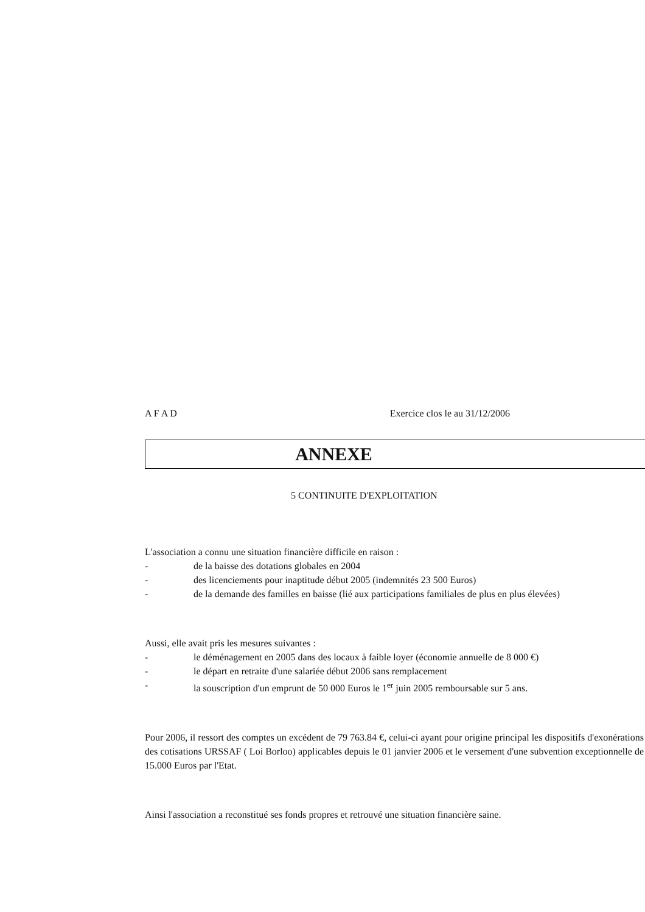A F A D Exercice clos le au 31/12/2006
ANNEXE
5 CONTINUITE D'EXPLOITATION
L'association a connu une situation financière difficile en raison :
- de la baisse des dotations globales en 2004
- des licenciements pour inaptitude début 2005 (indemnités 23 500 Euros)
- de la demande des familles en baisse (lié aux participations familiales de plus en plus élevées)
Aussi, elle avait pris les mesures suivantes :
- le déménagement en 2005 dans des locaux à faible loyer (économie annuelle de 8 000 €)
- le départ en retraite d'une salariée début 2006 sans remplacement
- la souscription d'un emprunt de 50 000 Euros le 1<sup>er</sup> juin 2005 remboursable sur 5 ans.
Pour 2006, il ressort des comptes un excédent de 79 763.84 €, celui-ci ayant pour origine principal les dispositifs d'exonérations des cotisations URSSAF ( Loi Borloo) applicables depuis le 01 janvier 2006 et le versement d'une subvention exceptionnelle de 15.000 Euros par l'Etat.
Ainsi l'association a reconstitué ses fonds propres et retrouvé une situation financière saine.